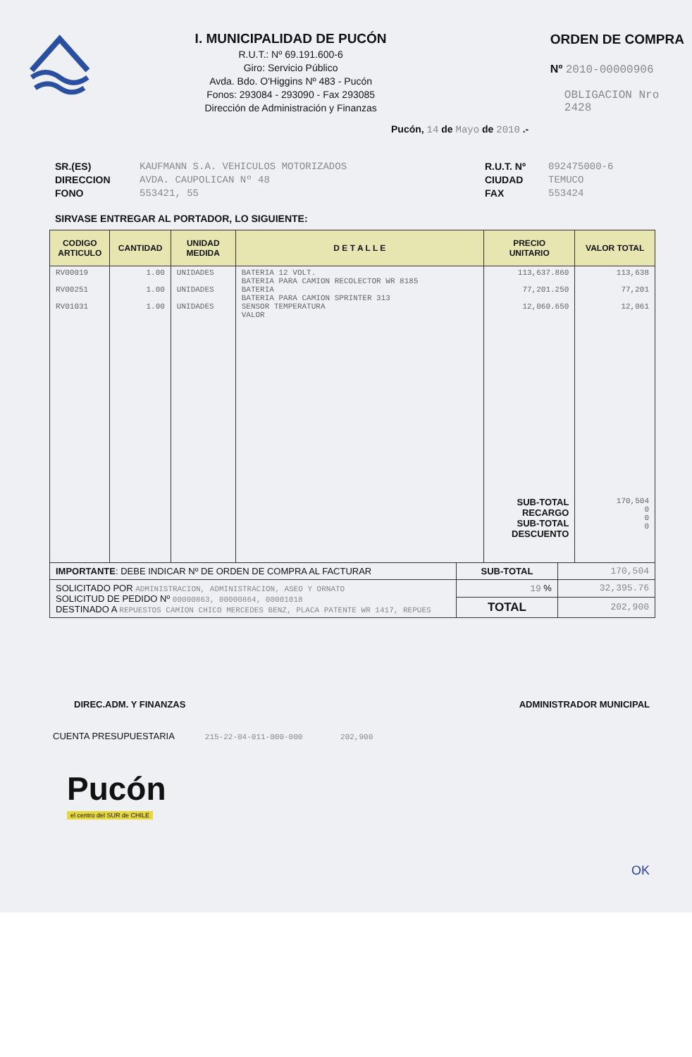I. MUNICIPALIDAD DE PUCÓN
R.U.T.: Nº 69.191.600-6
Giro: Servicio Público
Avda. Bdo. O'Higgins Nº 483 - Pucón
Fonos: 293084 - 293090 - Fax 293085
Dirección de Administración y Finanzas
ORDEN DE COMPRA
Nº 2010-00000906
OBLIGACION Nro 2428
Pucón, 14 de Mayo de 2010 .-
SR.(ES)
DIRECCION
FONO
KAUFMANN S.A. VEHICULOS MOTORIZADOS
AVDA. CAUPOLICAN Nº 48
553421, 55
R.U.T. Nº
CIUDAD
FAX
092475000-6
TEMUCO
553424
SIRVASE ENTREGAR AL PORTADOR, LO SIGUIENTE:
| CODIGO ARTICULO | CANTIDAD | UNIDAD MEDIDA | D E T A L L E | PRECIO UNITARIO | VALOR TOTAL |
| --- | --- | --- | --- | --- | --- |
| RV00019 RV00251 RV01031 | 1.00 1.00 1.00 | UNIDADES UNIDADES UNIDADES | BATERIA 12 VOLT. BATERIA PARA CAMION RECOLECTOR WR 8185 BATERIA BATERIA PARA CAMION SPRINTER 313 SENSOR TEMPERATURA VALOR | 113,637.860 77,201.250 12,060.650 SUB-TOTAL RECARGO SUB-TOTAL DESCUENTO | 113,638 77,201 12,061 170,504 0 0 0 |
| IMPORTANTE : DEBE INDICAR Nº DE ORDEN DE COMPRA AL FACTURAR | SUB-TOTAL | 170,504 |
| SOLICITADO POR ADMINISTRACION, ADMINISTRACION, ASEO Y ORNATO SOLICITUD DE PEDIDO Nº 00000863, 00000864, 00001018 DESTINADO A REPUESTOS CAMION CHICO MERCEDES BENZ, PLACA PATENTE WR 1417, REPUES | 19 % | 32,395.76 |
| | TOTAL | 202,900 |
DIREC.ADM. Y FINANZAS ADMINISTRADOR MUNICIPAL
CUENTA PRESUPUESTARIA 215-22-04-011-000-000 202,900
Pucón
el centro del SUR de CHILE
OK